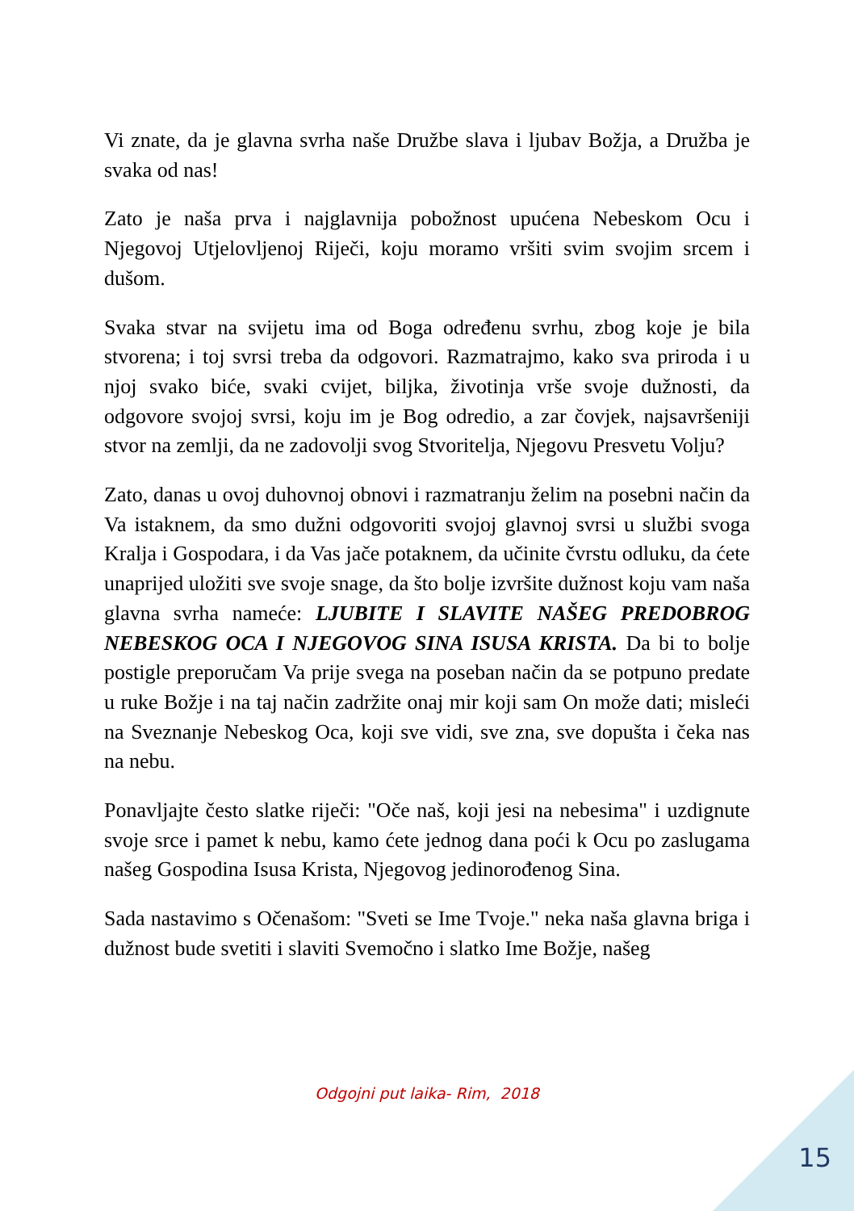Vi znate, da je glavna svrha naše Družbe slava i ljubav Božja, a Družba je svaka od nas!
Zato je naša prva i najglavnija pobožnost upućena Nebeskom Ocu i Njegovoj Utjelovljenoj Riječi, koju moramo vršiti svim svojim srcem i dušom.
Svaka stvar na svijetu ima od Boga određenu svrhu, zbog koje je bila stvorena; i toj svrsi treba da odgovori. Razmatrajmo, kako sva priroda i u njoj svako biće, svaki cvijet, biljka, životinja vrše svoje dužnosti, da odgovore svojoj svrsi, koju im je Bog odredio, a zar čovjek, najsavršeniji stvor na zemlji, da ne zadovolji svog Stvoritelja, Njegovu Presvetu Volju?
Zato, danas u ovoj duhovnoj obnovi i razmatranju želim na posebni način da Va istaknem, da smo dužni odgovoriti svojoj glavnoj svrsi u službi svoga Kralja i Gospodara, i da Vas jače potaknem, da učinite čvrstu odluku, da ćete unaprijed uložiti sve svoje snage, da što bolje izvršite dužnost koju vam naša glavna svrha nameće: LJUBITE I SLAVITE NAŠEG PREDOBROG NEBESKOG OCA I NJEGOVOG SINA ISUSA KRISTA. Da bi to bolje postigle preporučam Va prije svega na poseban način da se potpuno predate u ruke Božje i na taj način zadržite onaj mir koji sam On može dati; misleći na Sveznanje Nebeskog Oca, koji sve vidi, sve zna, sve dopušta i čeka nas na nebu.
Ponavljajte često slatke riječi: "Oče naš, koji jesi na nebesima" i uzdignute svoje srce i pamet k nebu, kamo ćete jednog dana poći k Ocu po zaslugama našeg Gospodina Isusa Krista, Njegovog jedinorođenog Sina.
Sada nastavimo s Očenašom: "Sveti se Ime Tvoje." neka naša glavna briga i dužnost bude svetiti i slaviti Svemočno i slatko Ime Božje, našeg
Odgojni put laika- Rim, 2018
15